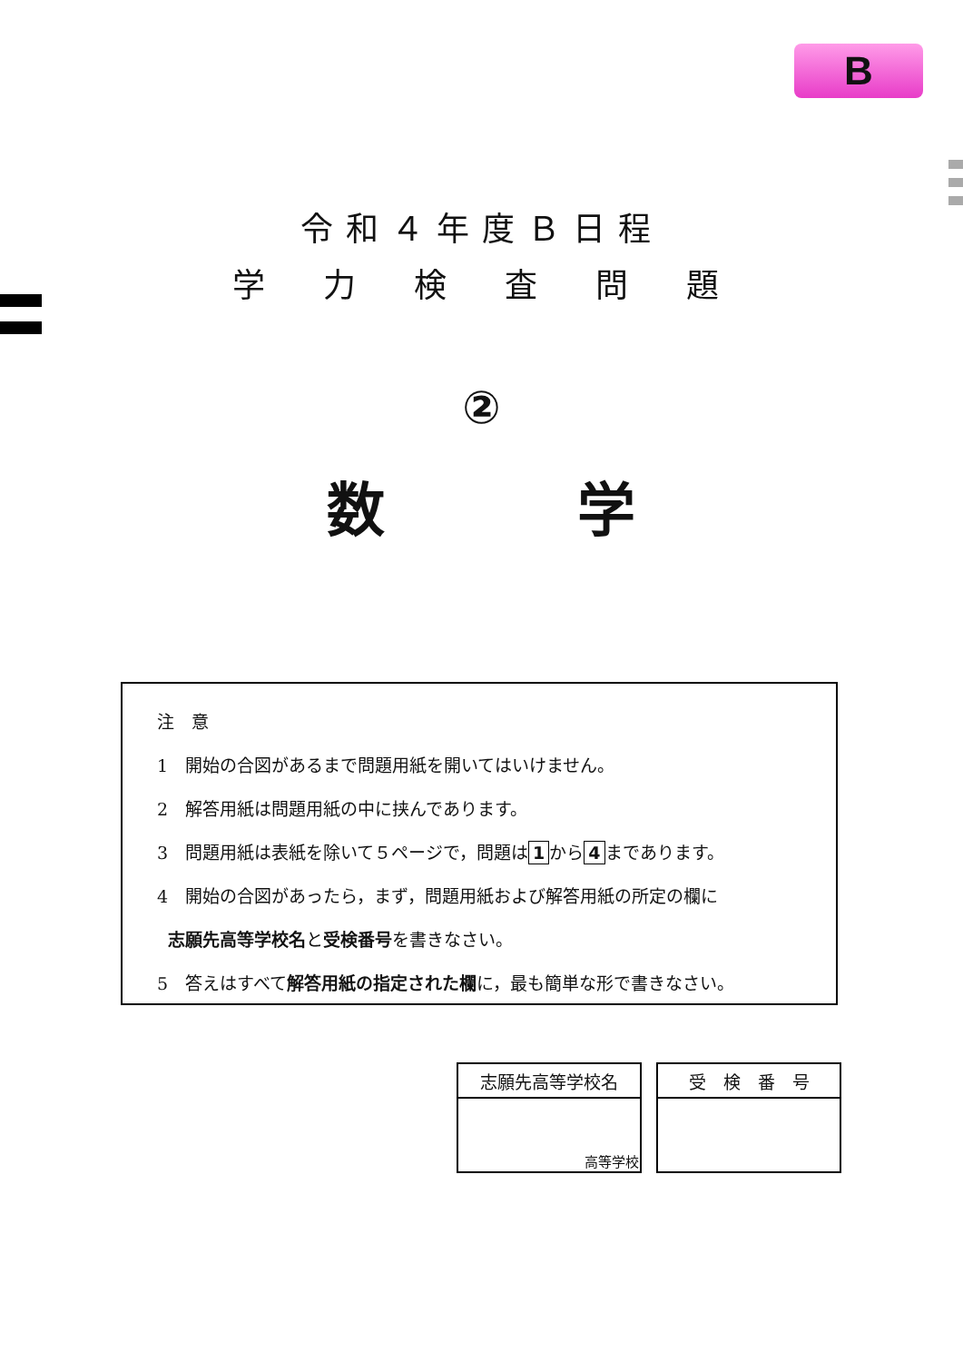B
令和４年度Ｂ日程
学　力　検　査　問　題
②
数 学
注　意
1　開始の合図があるまで問題用紙を開いてはいけません。
2　解答用紙は問題用紙の中に挟んであります。
3　問題用紙は表紙を除いて５ページで，問題は 1 から 4 まであります。
4　開始の合図があったら，まず，問題用紙および解答用紙の所定の欄に
志願先高等学校名と受検番号を書きなさい。
5　答えはすべて解答用紙の指定された欄に，最も簡単な形で書きなさい。
| 志願先高等学校名 |
| 高等学校 |
| 受 検 番 号 |